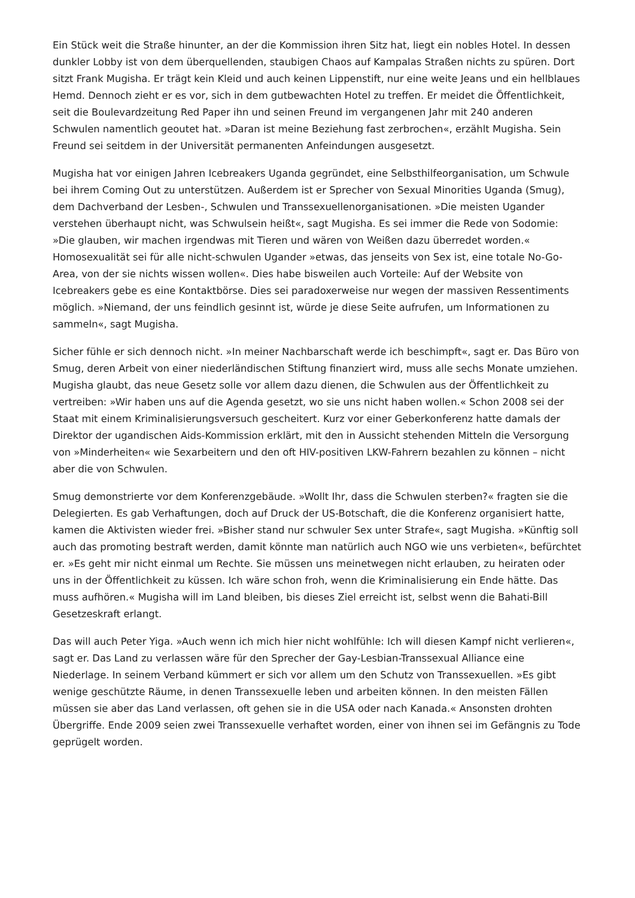Ein Stück weit die Straße hinunter, an der die Kommission ihren Sitz hat, liegt ein nobles Hotel. In dessen dunkler Lobby ist von dem überquellenden, staubigen Chaos auf Kampalas Straßen nichts zu spüren. Dort sitzt Frank Mugisha. Er trägt kein Kleid und auch keinen Lippenstift, nur eine weite Jeans und ein hellblaues Hemd. Dennoch zieht er es vor, sich in dem gutbewachten Hotel zu treffen. Er meidet die Öffentlichkeit, seit die Boulevardzeitung Red Paper ihn und seinen Freund im vergangenen Jahr mit 240 anderen Schwulen namentlich geoutet hat. »Daran ist meine Beziehung fast zerbrochen«, erzählt Mugisha. Sein Freund sei seitdem in der Universität permanenten Anfeindungen ausgesetzt.
Mugisha hat vor einigen Jahren Icebreakers Uganda gegründet, eine Selbsthilfeorganisation, um Schwule bei ihrem Coming Out zu unterstützen. Außerdem ist er Sprecher von Sexual Minorities Uganda (Smug), dem Dachverband der Lesben-, Schwulen und Transsexuellenorganisationen. »Die meisten Ugander verstehen überhaupt nicht, was Schwulsein heißt«, sagt Mugisha. Es sei immer die Rede von Sodomie: »Die glauben, wir machen irgendwas mit Tieren und wären von Weißen dazu überredet worden.« Homosexualität sei für alle nicht-schwulen Ugander »etwas, das jenseits von Sex ist, eine totale No-Go-Area, von der sie nichts wissen wollen«. Dies habe bisweilen auch Vorteile: Auf der Website von Icebreakers gebe es eine Kontaktbörse. Dies sei paradoxerweise nur wegen der massiven Ressentiments möglich. »Niemand, der uns feindlich gesinnt ist, würde je diese Seite aufrufen, um Informationen zu sammeln«, sagt Mugisha.
Sicher fühle er sich dennoch nicht. »In meiner Nachbarschaft werde ich beschimpft«, sagt er. Das Büro von Smug, deren Arbeit von einer niederländischen Stiftung finanziert wird, muss alle sechs Monate umziehen. Mugisha glaubt, das neue Gesetz solle vor allem dazu dienen, die Schwulen aus der Öffentlichkeit zu vertreiben: »Wir haben uns auf die Agenda gesetzt, wo sie uns nicht haben wollen.« Schon 2008 sei der Staat mit einem Kriminalisierungsversuch gescheitert. Kurz vor einer Geberkonferenz hatte damals der Direktor der ugandischen Aids-Kommission erklärt, mit den in Aussicht stehenden Mitteln die Versorgung von »Minderheiten« wie Sexarbeitern und den oft HIV-positiven LKW-Fahrern bezahlen zu können – nicht aber die von Schwulen.
Smug demonstrierte vor dem Konferenzgebäude. »Wollt Ihr, dass die Schwulen sterben?« fragten sie die Delegierten. Es gab Verhaftungen, doch auf Druck der US-Botschaft, die die Konferenz organisiert hatte, kamen die Aktivisten wieder frei. »Bisher stand nur schwuler Sex unter Strafe«, sagt Mugisha. »Künftig soll auch das promoting bestraft werden, damit könnte man natürlich auch NGO wie uns verbieten«, befürchtet er. »Es geht mir nicht einmal um Rechte. Sie müssen uns meinetwegen nicht erlauben, zu heiraten oder uns in der Öffentlichkeit zu küssen. Ich wäre schon froh, wenn die Kriminalisierung ein Ende hätte. Das muss aufhören.« Mugisha will im Land bleiben, bis dieses Ziel erreicht ist, selbst wenn die Bahati-Bill Gesetzeskraft erlangt.
Das will auch Peter Yiga. »Auch wenn ich mich hier nicht wohlfühle: Ich will diesen Kampf nicht verlieren«, sagt er. Das Land zu verlassen wäre für den Sprecher der Gay-Lesbian-Transsexual Alliance eine Niederlage. In seinem Verband kümmert er sich vor allem um den Schutz von Transsexuellen. »Es gibt wenige geschützte Räume, in denen Transsexuelle leben und arbeiten können. In den meisten Fällen müssen sie aber das Land verlassen, oft gehen sie in die USA oder nach Kanada.« Ansonsten drohten Übergriffe. Ende 2009 seien zwei Transsexuelle verhaftet worden, einer von ihnen sei im Gefängnis zu Tode geprügelt worden.